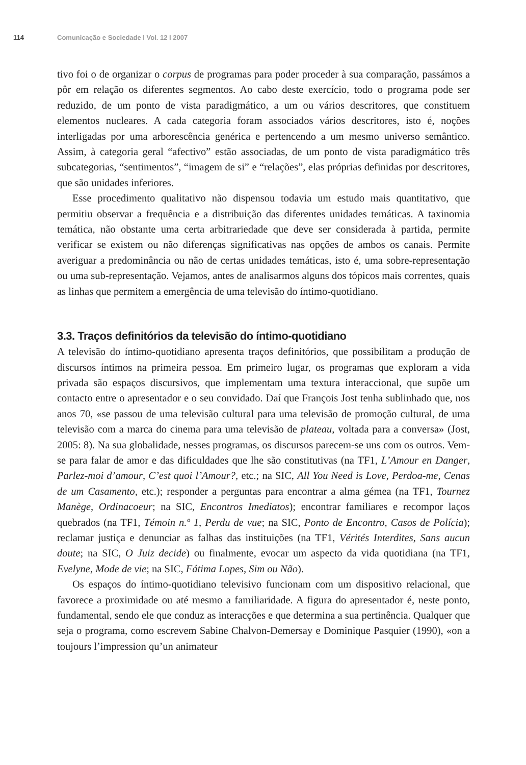114 Comunicação e Sociedade I Vol. 12 I 2007
tivo foi o de organizar o corpus de programas para poder proceder à sua comparação, passámos a pôr em relação os diferentes segmentos. Ao cabo deste exercício, todo o programa pode ser reduzido, de um ponto de vista paradigmático, a um ou vários descritores, que constituem elementos nucleares. A cada categoria foram associados vários descritores, isto é, noções interligadas por uma arborescência genérica e pertencendo a um mesmo universo semântico. Assim, à categoria geral “afectivo” estão associadas, de um ponto de vista paradigmático três subcategorias, “sentimentos”, “imagem de si” e “relações”, elas próprias definidas por descritores, que são unidades inferiores.
Esse procedimento qualitativo não dispensou todavia um estudo mais quantitativo, que permitiu observar a frequência e a distribuição das diferentes unidades temáticas. A taxinomia temática, não obstante uma certa arbitrariedade que deve ser considerada à partida, permite verificar se existem ou não diferenças significativas nas opções de ambos os canais. Permite averiguar a predominância ou não de certas unidades temáticas, isto é, uma sobre-representação ou uma sub-representação. Vejamos, antes de analisarmos alguns dos tópicos mais correntes, quais as linhas que permitem a emergência de uma televisão do íntimo-quotidiano.
3.3. Traços definitórios da televisão do íntimo-quotidiano
A televisão do íntimo-quotidiano apresenta traços definitórios, que possibilitam a produção de discursos íntimos na primeira pessoa. Em primeiro lugar, os programas que exploram a vida privada são espaços discursivos, que implementam uma textura interaccional, que supõe um contacto entre o apresentador e o seu convidado. Daí que François Jost tenha sublinhado que, nos anos 70, «se passou de uma televisão cultural para uma televisão de promoção cultural, de uma televisão com a marca do cinema para uma televisão de plateau, voltada para a conversa» (Jost, 2005: 8). Na sua globalidade, nesses programas, os discursos parecem-se uns com os outros. Vem-se para falar de amor e das dificuldades que lhe são constitutivas (na TF1, L’Amour en Danger, Parlez-moi d’amour, C’est quoi l’Amour?, etc.; na SIC, All You Need is Love, Perdoa-me, Cenas de um Casamento, etc.); responder a perguntas para encontrar a alma gémea (na TF1, Tournez Manège, Ordinacoeur; na SIC, Encontros Imediatos); encontrar familiares e recompor laços quebrados (na TF1, Témoin n.º 1, Perdu de vue; na SIC, Ponto de Encontro, Casos de Polícia); reclamar justiça e denunciar as falhas das instituições (na TF1, Vérités Interdites, Sans aucun doute; na SIC, O Juiz decide) ou finalmente, evocar um aspecto da vida quotidiana (na TF1, Evelyne, Mode de vie; na SIC, Fátima Lopes, Sim ou Não).
Os espaços do íntimo-quotidiano televisivo funcionam com um dispositivo relacional, que favorece a proximidade ou até mesmo a familiaridade. A figura do apresentador é, neste ponto, fundamental, sendo ele que conduz as interacções e que determina a sua pertinência. Qualquer que seja o programa, como escrevem Sabine Chalvon-Demersay e Dominique Pasquier (1990), «on a toujours l’impression qu’un animateur